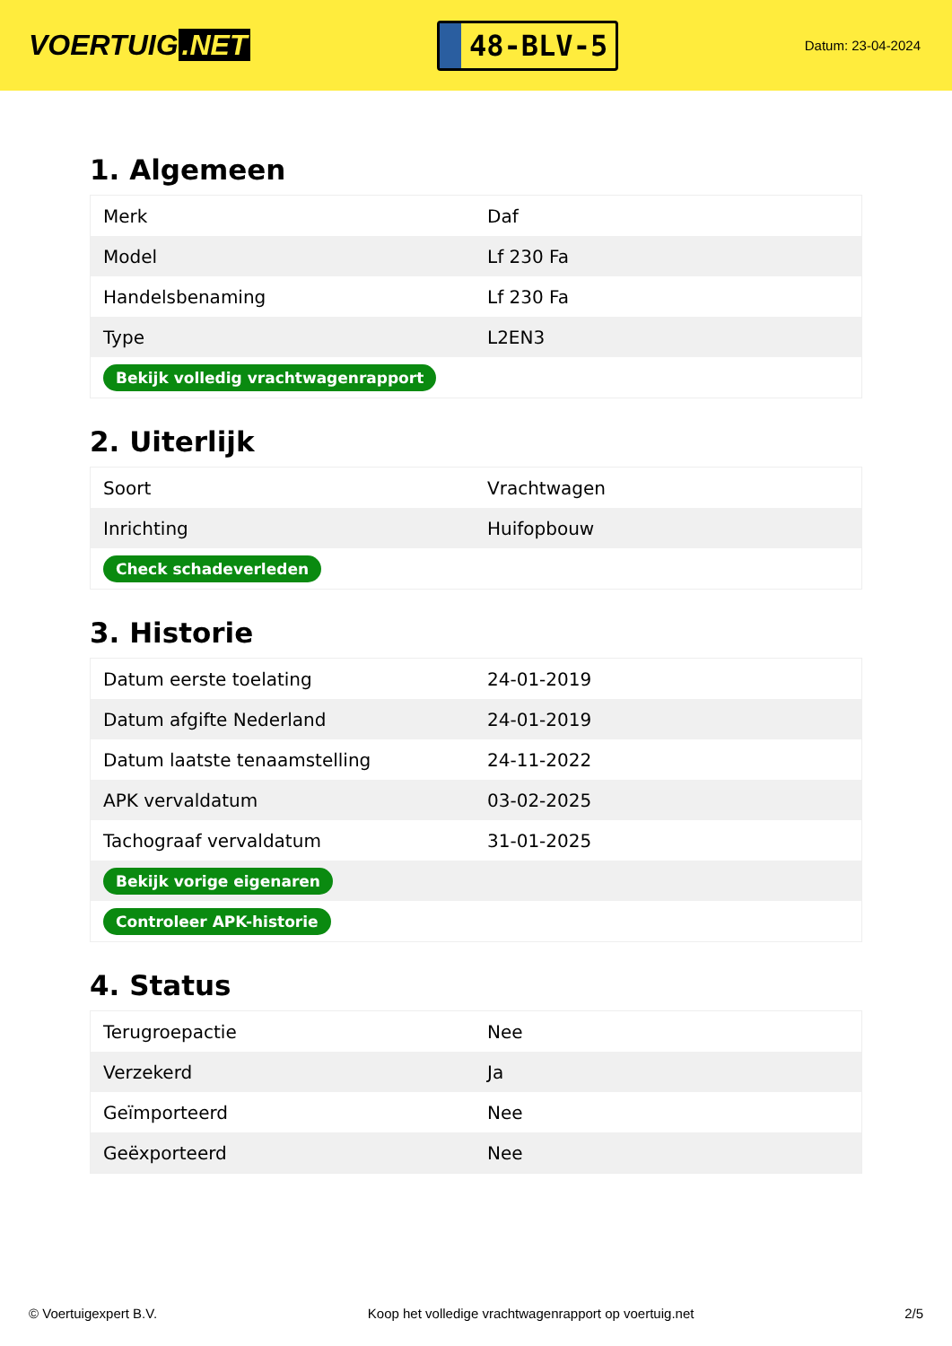VOERTUIG.NET
48-BLV-5
Datum: 23-04-2024
1. Algemeen
| Merk | Daf |
| Model | Lf 230 Fa |
| Handelsbenaming | Lf 230 Fa |
| Type | L2EN3 |
| Bekijk volledig vrachtwagenrapport | |
2. Uiterlijk
| Soort | Vrachtwagen |
| Inrichting | Huifopbouw |
| Check schadeverleden | |
3. Historie
| Datum eerste toelating | 24-01-2019 |
| Datum afgifte Nederland | 24-01-2019 |
| Datum laatste tenaamstelling | 24-11-2022 |
| APK vervaldatum | 03-02-2025 |
| Tachograaf vervaldatum | 31-01-2025 |
| Bekijk vorige eigenaren | |
| Controleer APK-historie | |
4. Status
| Terugroepactie | Nee |
| Verzekerd | Ja |
| Geïmporteerd | Nee |
| Geëxporteerd | Nee |
© Voertuigexpert B.V. Koop het volledige vrachtwagenrapport op voertuig.net 2/5